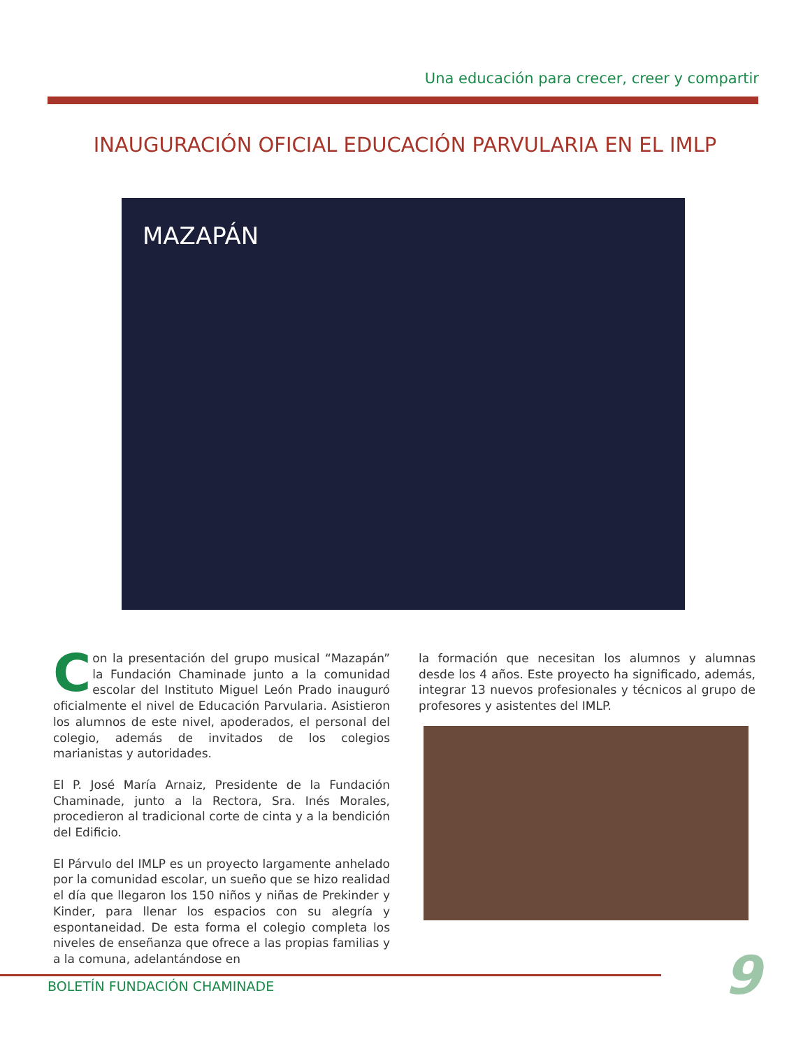Una educación para crecer, creer y compartir
INAUGURACIÓN OFICIAL EDUCACIÓN PARVULARIA EN EL IMLP
MAZAPÁN
Con la presentación del grupo musical “Mazapán” la Fundación Chaminade junto a la comunidad escolar del Instituto Miguel León Prado inauguró oficialmente el nivel de Educación Parvularia. Asistieron los alumnos de este nivel, apoderados, el personal del colegio, además de invitados de los colegios marianistas y autoridades.
El P. José María Arnaiz, Presidente de la Fundación Chaminade, junto a la Rectora, Sra. Inés Morales, procedieron al tradicional corte de cinta y a la bendición del Edificio.
El Párvulo del IMLP es un proyecto largamente anhelado por la comunidad escolar, un sueño que se hizo realidad el día que llegaron los 150 niños y niñas de Prekinder y Kinder, para llenar los espacios con su alegría y espontaneidad. De esta forma el colegio completa los niveles de enseñanza que ofrece a las propias familias y a la comuna, adelantándose en
la formación que necesitan los alumnos y alumnas desde los 4 años. Este proyecto ha significado, además, integrar 13 nuevos profesionales y técnicos al grupo de profesores y asistentes del IMLP.
BOLETÍN FUNDACIÓN CHAMINADE 9